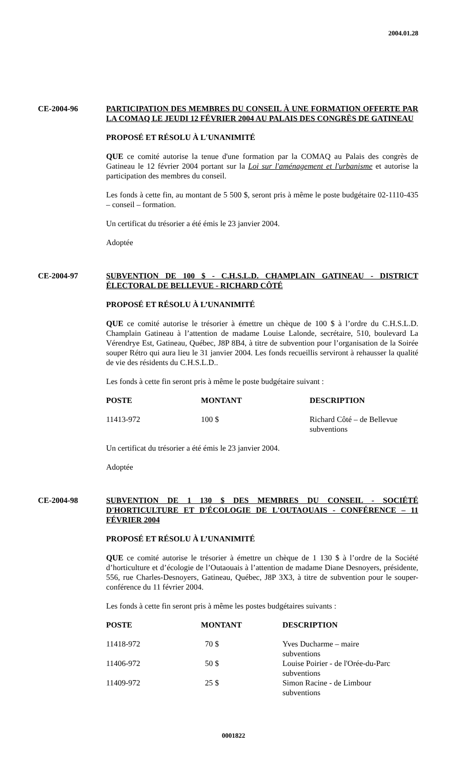2004.01.28
CE-2004-96 PARTICIPATION DES MEMBRES DU CONSEIL À UNE FORMATION OFFERTE PAR LA COMAQ LE JEUDI 12 FÉVRIER 2004 AU PALAIS DES CONGRÈS DE GATINEAU
PROPOSÉ ET RÉSOLU À L'UNANIMITÉ
QUE ce comité autorise la tenue d'une formation par la COMAQ au Palais des congrès de Gatineau le 12 février 2004 portant sur la Loi sur l'aménagement et l'urbanisme et autorise la participation des membres du conseil.
Les fonds à cette fin, au montant de 5 500 $, seront pris à même le poste budgétaire 02-1110-435 – conseil – formation.
Un certificat du trésorier a été émis le 23 janvier 2004.
Adoptée
CE-2004-97 SUBVENTION DE 100 $ - C.H.S.L.D. CHAMPLAIN GATINEAU - DISTRICT ÉLECTORAL DE BELLEVUE - RICHARD CÔTÉ
PROPOSÉ ET RÉSOLU À L’UNANIMITÉ
QUE ce comité autorise le trésorier à émettre un chèque de 100 $ à l’ordre du C.H.S.L.D. Champlain Gatineau à l’attention de madame Louise Lalonde, secrétaire, 510, boulevard La Vérendrye Est, Gatineau, Québec, J8P 8B4, à titre de subvention pour l’organisation de la Soirée souper Rétro qui aura lieu le 31 janvier 2004. Les fonds recueillis serviront à rehausser la qualité de vie des résidents du C.H.S.L.D..
Les fonds à cette fin seront pris à même le poste budgétaire suivant :
| POSTE | MONTANT | DESCRIPTION |
| --- | --- | --- |
| 11413-972 | 100 $ | Richard Côté – de Bellevue subventions |
Un certificat du trésorier a été émis le 23 janvier 2004.
Adoptée
CE-2004-98 SUBVENTION DE 1 130 $ DES MEMBRES DU CONSEIL - SOCIÉTÉ D'HORTICULTURE ET D'ÉCOLOGIE DE L'OUTAOUAIS - CONFÉRENCE – 11 FÉVRIER 2004
PROPOSÉ ET RÉSOLU À L’UNANIMITÉ
QUE ce comité autorise le trésorier à émettre un chèque de 1 130 $ à l’ordre de la Société d’horticulture et d’écologie de l’Outaouais à l’attention de madame Diane Desnoyers, présidente, 556, rue Charles-Desnoyers, Gatineau, Québec, J8P 3X3, à titre de subvention pour le souper-conférence du 11 février 2004.
Les fonds à cette fin seront pris à même les postes budgétaires suivants :
| POSTE | MONTANT | DESCRIPTION |
| --- | --- | --- |
| 11418-972 | 70 $ | Yves Ducharme – maire subventions |
| 11406-972 | 50 $ | Louise Poirier - de l'Orée-du-Parc subventions |
| 11409-972 | 25 $ | Simon Racine - de Limbour subventions |
0001822